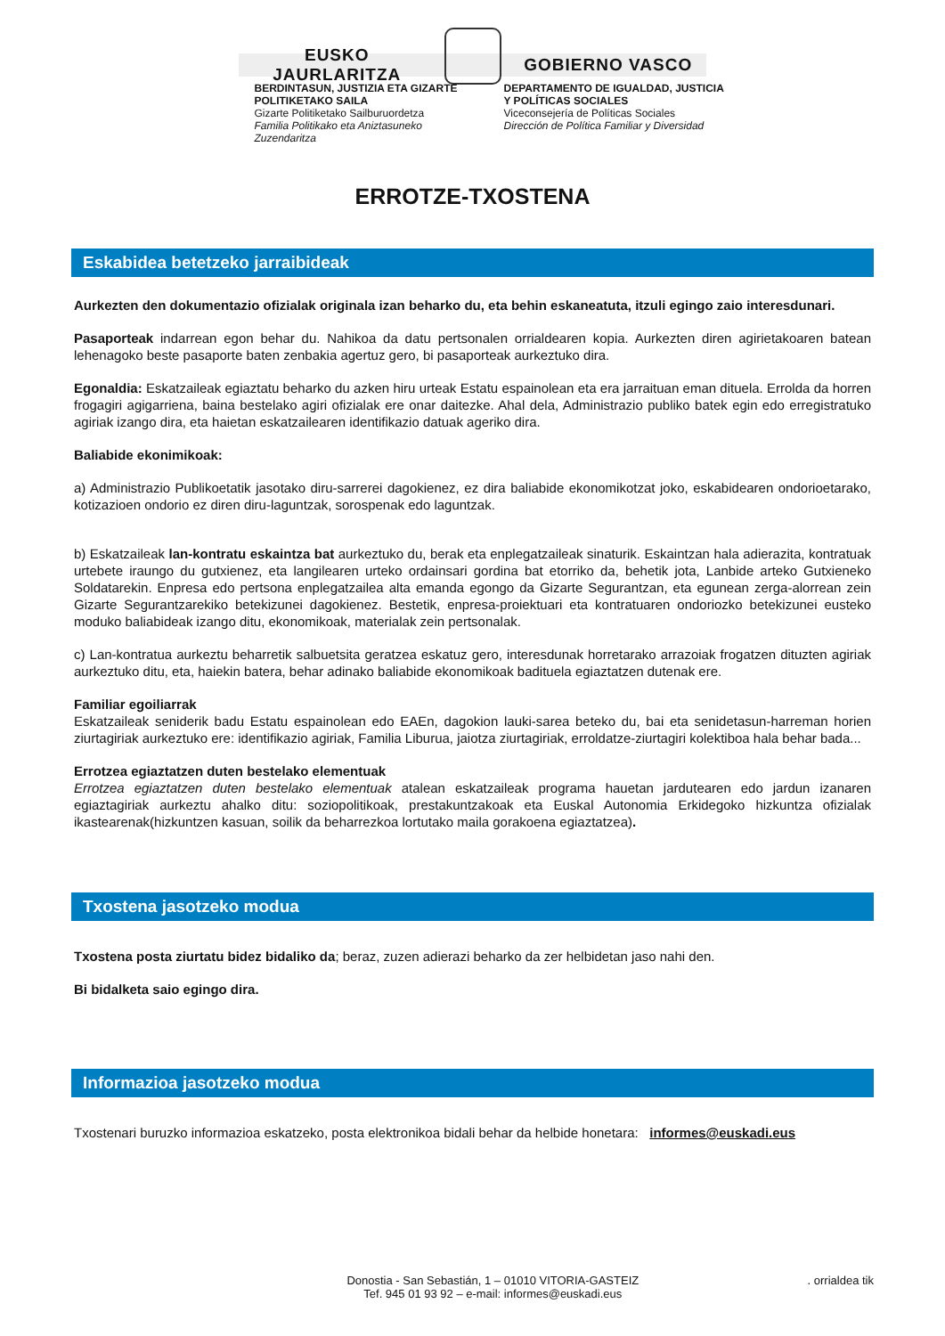EUSKO JAURLARITZA GOBIERNO VASCO
BERDINTASUN, JUSTIZIA ETA GIZARTE POLITIKETAKO SAILA
Gizarte Politiketako Sailburuordetza
Familia Politikako eta Aniztasuneko Zuzendaritza
DEPARTAMENTO DE IGUALDAD, JUSTICIA Y POLÍTICAS SOCIALES
Viceconsejería de Políticas Sociales
Dirección de Política Familiar y Diversidad
ERROTZE-TXOSTENA
Eskabidea betetzeko jarraibideak
Aurkezten den dokumentazio ofizialak originala izan beharko du, eta behin eskaneatuta, itzuli egingo zaio interesdunari.
Pasaporteak indarrean egon behar du. Nahikoa da datu pertsonalen orrialdearen kopia. Aurkezten diren agirietakoaren batean lehenagoko beste pasaporte baten zenbakia agertuz gero, bi pasaporteak aurkeztuko dira.
Egonaldia: Eskatzaileak egiaztatu beharko du azken hiru urteak Estatu espainolean eta era jarraituan eman dituela. Errolda da horren frogagiri agigarriena, baina bestelako agiri ofizialak ere onar daitezke. Ahal dela, Administrazio publiko batek egin edo erregistratuko agiriak izango dira, eta haietan eskatzailearen identifikazio datuak ageriko dira.
Baliabide ekonimikoak:
a) Administrazio Publikoetatik jasotako diru-sarrerei dagokienez, ez dira baliabide ekonomikotzat joko, eskabidearen ondorioetarako, kotizazioen ondorio ez diren diru-laguntzak, sorospenak edo laguntzak.
b) Eskatzaileak lan-kontratu eskaintza bat aurkeztuko du, berak eta enplegatzaileak sinaturik. Eskaintzan hala adierazita, kontratuak urtebete iraungo du gutxienez, eta langilearen urteko ordainsari gordina bat etorriko da, behetik jota, Lanbide arteko Gutxieneko Soldatarekin. Enpresa edo pertsona enplegatzailea alta emanda egongo da Gizarte Segurantzan, eta egunean zerga-alorrean zein Gizarte Segurantzarekiko betekizunei dagokienez. Bestetik, enpresa-proiektuari eta kontratuaren ondoriozko betekizunei eusteko moduko baliabideak izango ditu, ekonomikoak, materialak zein pertsonalak.
c) Lan-kontratua aurkeztu beharretik salbuetsita geratzea eskatuz gero, interesdunak horretarako arrazoiak frogatzen dituzten agiriak aurkeztuko ditu, eta, haiekin batera, behar adinako baliabide ekonomikoak badituela egiaztatzen dutenak ere.
Familiar egoiliarrak
Eskatzaileak seniderik badu Estatu espainolean edo EAEn, dagokion lauki-sarea beteko du, bai eta senidetasun-harreman horien ziurtagiriak aurkeztuko ere: identifikazio agiriak, Familia Liburua, jaiotza ziurtagiriak, erroldatze-ziurtagiri kolektiboa hala behar bada...
Errotzea egiaztatzen duten bestelako elementuak
Errotzea egiaztatzen duten bestelako elementuak atalean eskatzaileak programa hauetan jardutearen edo jardun izanaren egiaztagiriak aurkeztu ahalko ditu: soziopolitikoak, prestakuntzakoak eta Euskal Autonomia Erkidegoko hizkuntza ofizialak ikastearenak(hizkuntzen kasuan, soilik da beharrezkoa lortutako maila gorakoena egiaztatzea).
Txostena jasotzeko modua
Txostena posta ziurtatu bidez bidaliko da; beraz, zuzen adierazi beharko da zer helbidetan jaso nahi den.
Bi bidalketa saio egingo dira.
Informazioa jasotzeko modua
Txostenari buruzko informazioa eskatzeko, posta elektronikoa bidali behar da helbide honetara: informes@euskadi.eus
Donostia - San Sebastián, 1 – 01010 VITORIA-GASTEIZ
Tef. 945 01 93 92 – e-mail: informes@euskadi.eus
. orrialdea tik